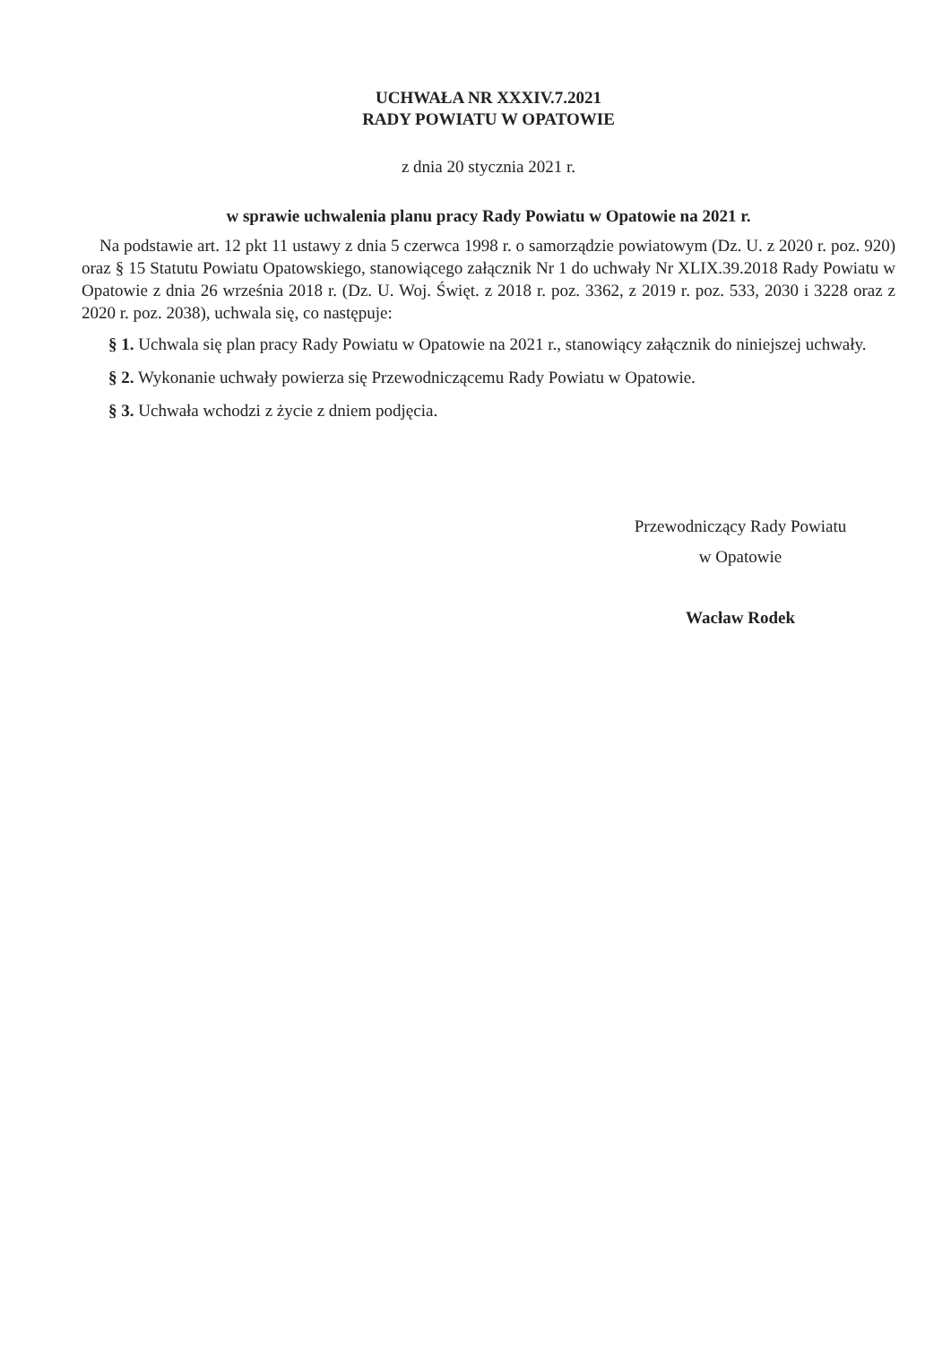UCHWAŁA NR XXXIV.7.2021
RADY POWIATU W OPATOWIE
z dnia 20 stycznia 2021 r.
w sprawie uchwalenia planu pracy Rady Powiatu w Opatowie na 2021 r.
Na podstawie art. 12 pkt 11 ustawy z dnia 5 czerwca 1998 r. o samorządzie powiatowym (Dz. U. z 2020 r. poz. 920) oraz § 15 Statutu Powiatu Opatowskiego, stanowiącego załącznik Nr 1 do uchwały Nr XLIX.39.2018 Rady Powiatu w Opatowie z dnia 26 września 2018 r. (Dz. U. Woj. Święt. z 2018 r. poz. 3362, z 2019 r. poz. 533, 2030 i 3228 oraz z 2020 r. poz. 2038), uchwala się, co następuje:
§ 1. Uchwala się plan pracy Rady Powiatu w Opatowie na 2021 r., stanowiący załącznik do niniejszej uchwały.
§ 2. Wykonanie uchwały powierza się Przewodniczącemu Rady Powiatu w Opatowie.
§ 3. Uchwała wchodzi z życie z dniem podjęcia.
Przewodniczący Rady Powiatu
w Opatowie
Wacław Rodek